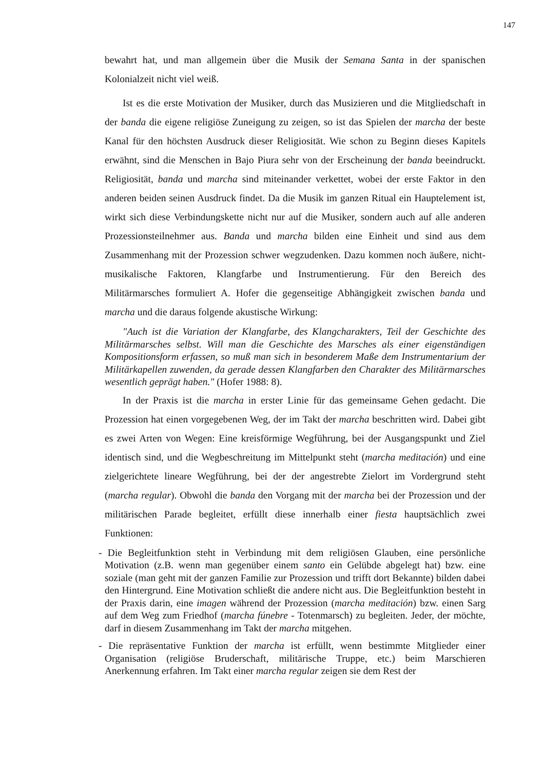147
bewahrt hat, und man allgemein über die Musik der Semana Santa in der spanischen Kolonialzeit nicht viel weiß.
Ist es die erste Motivation der Musiker, durch das Musizieren und die Mitgliedschaft in der banda die eigene religiöse Zuneigung zu zeigen, so ist das Spielen der marcha der beste Kanal für den höchsten Ausdruck dieser Religiosität. Wie schon zu Beginn dieses Kapitels erwähnt, sind die Menschen in Bajo Piura sehr von der Erscheinung der banda beeindruckt. Religiosität, banda und marcha sind miteinander verkettet, wobei der erste Faktor in den anderen beiden seinen Ausdruck findet. Da die Musik im ganzen Ritual ein Hauptelement ist, wirkt sich diese Verbindungskette nicht nur auf die Musiker, sondern auch auf alle anderen Prozessionsteilnehmer aus. Banda und marcha bilden eine Einheit und sind aus dem Zusammenhang mit der Prozession schwer wegzudenken. Dazu kommen noch äußere, nicht-musikalische Faktoren, Klangfarbe und Instrumentierung. Für den Bereich des Militärmarsches formuliert A. Hofer die gegenseitige Abhängigkeit zwischen banda und marcha und die daraus folgende akustische Wirkung:
"Auch ist die Variation der Klangfarbe, des Klangcharakters, Teil der Geschichte des Militärmarsches selbst. Will man die Geschichte des Marsches als einer eigenständigen Kompositionsform erfassen, so muß man sich in besonderem Maße dem Instrumentarium der Militärkapellen zuwenden, da gerade dessen Klangfarben den Charakter des Militärmarsches wesentlich geprägt haben." (Hofer 1988: 8).
In der Praxis ist die marcha in erster Linie für das gemeinsame Gehen gedacht. Die Prozession hat einen vorgegebenen Weg, der im Takt der marcha beschritten wird. Dabei gibt es zwei Arten von Wegen: Eine kreisförmige Wegführung, bei der Ausgangspunkt und Ziel identisch sind, und die Wegbeschreitung im Mittelpunkt steht (marcha meditación) und eine zielgerichtete lineare Wegführung, bei der der angestrebte Zielort im Vordergrund steht (marcha regular). Obwohl die banda den Vorgang mit der marcha bei der Prozession und der militärischen Parade begleitet, erfüllt diese innerhalb einer fiesta hauptsächlich zwei Funktionen:
- Die Begleitfunktion steht in Verbindung mit dem religiösen Glauben, eine persönliche Motivation (z.B. wenn man gegenüber einem santo ein Gelübde abgelegt hat) bzw. eine soziale (man geht mit der ganzen Familie zur Prozession und trifft dort Bekannte) bilden dabei den Hintergrund. Eine Motivation schließt die andere nicht aus. Die Begleitfunktion besteht in der Praxis darin, eine imagen während der Prozession (marcha meditación) bzw. einen Sarg auf dem Weg zum Friedhof (marcha fúnebre - Totenmarsch) zu begleiten. Jeder, der möchte, darf in diesem Zusammenhang im Takt der marcha mitgehen.
- Die repräsentative Funktion der marcha ist erfüllt, wenn bestimmte Mitglieder einer Organisation (religiöse Bruderschaft, militärische Truppe, etc.) beim Marschieren Anerkennung erfahren. Im Takt einer marcha regular zeigen sie dem Rest der